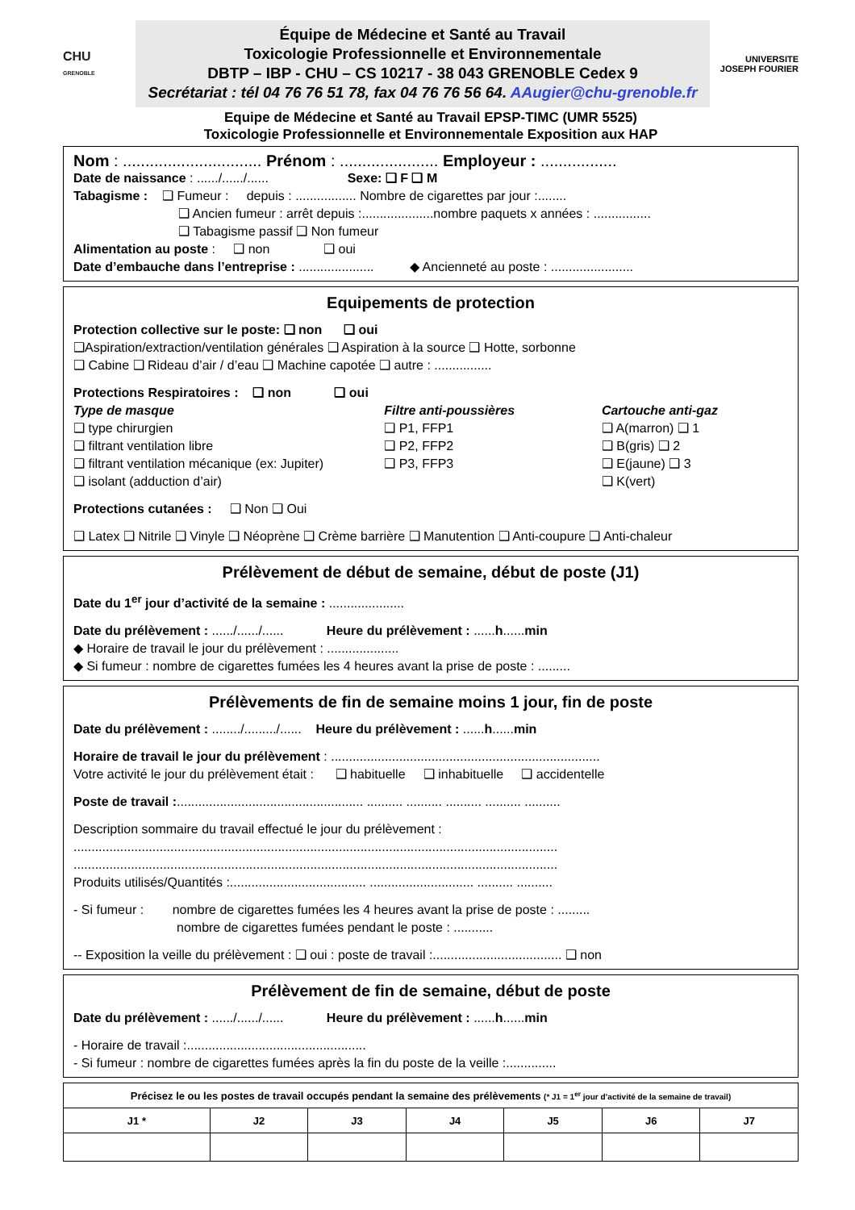CHU
GRENOBLE
Équipe de Médecine et Santé au Travail
Toxicologie Professionnelle et Environnementale
DBTP – IBP - CHU – CS 10217 - 38 043 GRENOBLE Cedex 9
Secrétariat : tél 04 76 76 51 78, fax 04 76 76 56 64. AAugier@chu-grenoble.fr
UNIVERSITE JOSEPH FOURIER
Equipe de Médecine et Santé au Travail EPSP-TIMC (UMR 5525)
Toxicologie Professionnelle et Environnementale Exposition aux HAP
Nom : ............................... Prénom : ...................... Employeur : .................
Date de naissance : ....../....../...... Sexe: ❑ F ❑ M
Tabagisme : ❑ Fumeur : depuis : ................. Nombre de cigarettes par jour :........
❑ Ancien fumeur : arrêt depuis :....................nombre paquets x années : ................
❑ Tabagisme passif ❑ Non fumeur
Alimentation au poste : ❑ non ❑ oui
Date d’embauche dans l’entreprise : ..................... ◆ Ancienneté au poste : .......................
Equipements de protection
Protection collective sur le poste: ❑ non ❑ oui
❑Aspiration/extraction/ventilation générales ❑ Aspiration à la source ❑ Hotte, sorbonne
❑ Cabine ❑ Rideau d’air / d’eau ❑ Machine capotée ❑ autre : ................
Protections Respiratoires : ❑ non ❑ oui
Type de masque
❑ type chirurgien
❑ filtrant ventilation libre
❑ filtrant ventilation mécanique (ex: Jupiter)
❑ isolant (adduction d’air)
Filtre anti-poussières
❑ P1, FFP1
❑ P2, FFP2
❑ P3, FFP3
Cartouche anti-gaz
❑ A(marron) ❑ 1
❑ B(gris) ❑ 2
❑ E(jaune) ❑ 3
❑ K(vert)
Protections cutanées : ❑ Non ❑ Oui
❑ Latex ❑ Nitrile ❑ Vinyle ❑ Néoprène ❑ Crème barrière ❑ Manutention ❑ Anti-coupure ❑ Anti-chaleur
Prélèvement de début de semaine, début de poste (J1)
Date du 1<sup>er</sup> jour d’activité de la semaine : .....................
Date du prélèvement : ....../....../...... Heure du prélèvement : ......h......min
◆ Horaire de travail le jour du prélèvement : ....................
◆ Si fumeur : nombre de cigarettes fumées les 4 heures avant la prise de poste : .........
Prélèvements de fin de semaine moins 1 jour, fin de poste
Date du prélèvement : ......../........./...... Heure du prélèvement : ......h......min
Horaire de travail le jour du prélèvement : ...........................................................................
Votre activité le jour du prélèvement était : ❑ habituelle ❑ inhabituelle ❑ accidentelle
Poste de travail :.................................................... .......... .......... .......... .......... ..........
Description sommaire du travail effectué le jour du prélèvement :
.......................................................................................................................................
.......................................................................................................................................
Produits utilisés/Quantités :...................................... ............................. .......... ..........
- Si fumeur : nombre de cigarettes fumées les 4 heures avant la prise de poste : .........
nombre de cigarettes fumées pendant le poste : ...........
-- Exposition la veille du prélèvement : ❑ oui : poste de travail :.................................... ❑ non
Prélèvement de fin de semaine, début de poste
Date du prélèvement : ....../....../...... Heure du prélèvement : ......h......min
- Horaire de travail :..................................................
- Si fumeur : nombre de cigarettes fumées après la fin du poste de la veille :..............
| Précisez le ou les postes de travail occupés pendant la semaine des prélèvements (* J1 = 1<sup>er</sup> jour d’activité de la semaine de travail) | | | | | | |
| --- | --- | --- | --- | --- | --- | --- |
| J1 * | J2 | J3 | J4 | J5 | J6 | J7 |